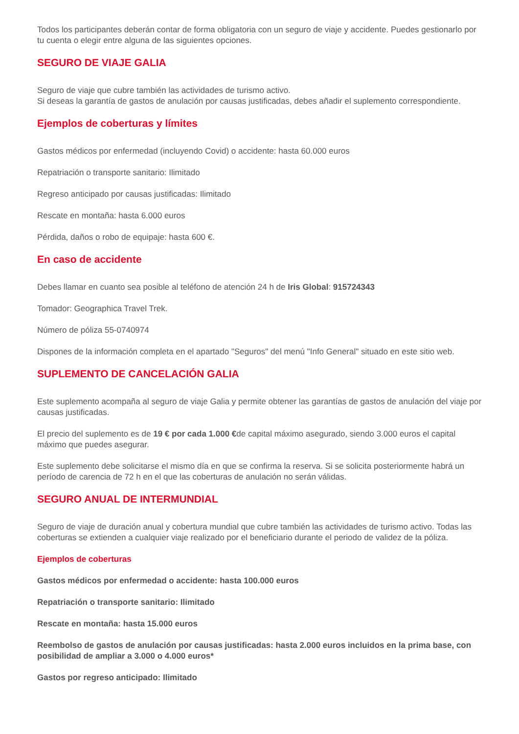Todos los participantes deberán contar de forma obligatoria con un seguro de viaje y accidente. Puedes gestionarlo por tu cuenta o elegir entre alguna de las siguientes opciones.
SEGURO DE VIAJE GALIA
Seguro de viaje que cubre también las actividades de turismo activo.
Si deseas la garantía de gastos de anulación por causas justificadas, debes añadir el suplemento correspondiente.
Ejemplos de coberturas y límites
Gastos médicos por enfermedad (incluyendo Covid) o accidente: hasta 60.000 euros
Repatriación o transporte sanitario: Ilimitado
Regreso anticipado por causas justificadas: Ilimitado
Rescate en montaña: hasta 6.000 euros
Pérdida, daños o robo de equipaje: hasta 600 €.
En caso de accidente
Debes llamar en cuanto sea posible al teléfono de atención 24 h de Iris Global: 915724343
Tomador: Geographica Travel Trek.
Número de póliza 55-0740974
Dispones de la información completa en el apartado "Seguros" del menú "Info General" situado en este sitio web.
SUPLEMENTO DE CANCELACIÓN GALIA
Este suplemento acompaña al seguro de viaje Galia y permite obtener las garantías de gastos de anulación del viaje por causas justificadas.
El precio del suplemento es de 19 € por cada 1.000 €de capital máximo asegurado, siendo 3.000 euros el capital máximo que puedes asegurar.
Este suplemento debe solicitarse el mismo día en que se confirma la reserva. Si se solicita posteriormente habrá un período de carencia de 72 h en el que las coberturas de anulación no serán válidas.
SEGURO ANUAL DE INTERMUNDIAL
Seguro de viaje de duración anual y cobertura mundial que cubre también las actividades de turismo activo. Todas las coberturas se extienden a cualquier viaje realizado por el beneficiario durante el periodo de validez de la póliza.
Ejemplos de coberturas
Gastos médicos por enfermedad o accidente: hasta 100.000 euros
Repatriación o transporte sanitario: Ilimitado
Rescate en montaña: hasta 15.000 euros
Reembolso de gastos de anulación por causas justificadas: hasta 2.000 euros incluidos en la prima base, con posibilidad de ampliar a 3.000 o 4.000 euros*
Gastos por regreso anticipado: Ilimitado